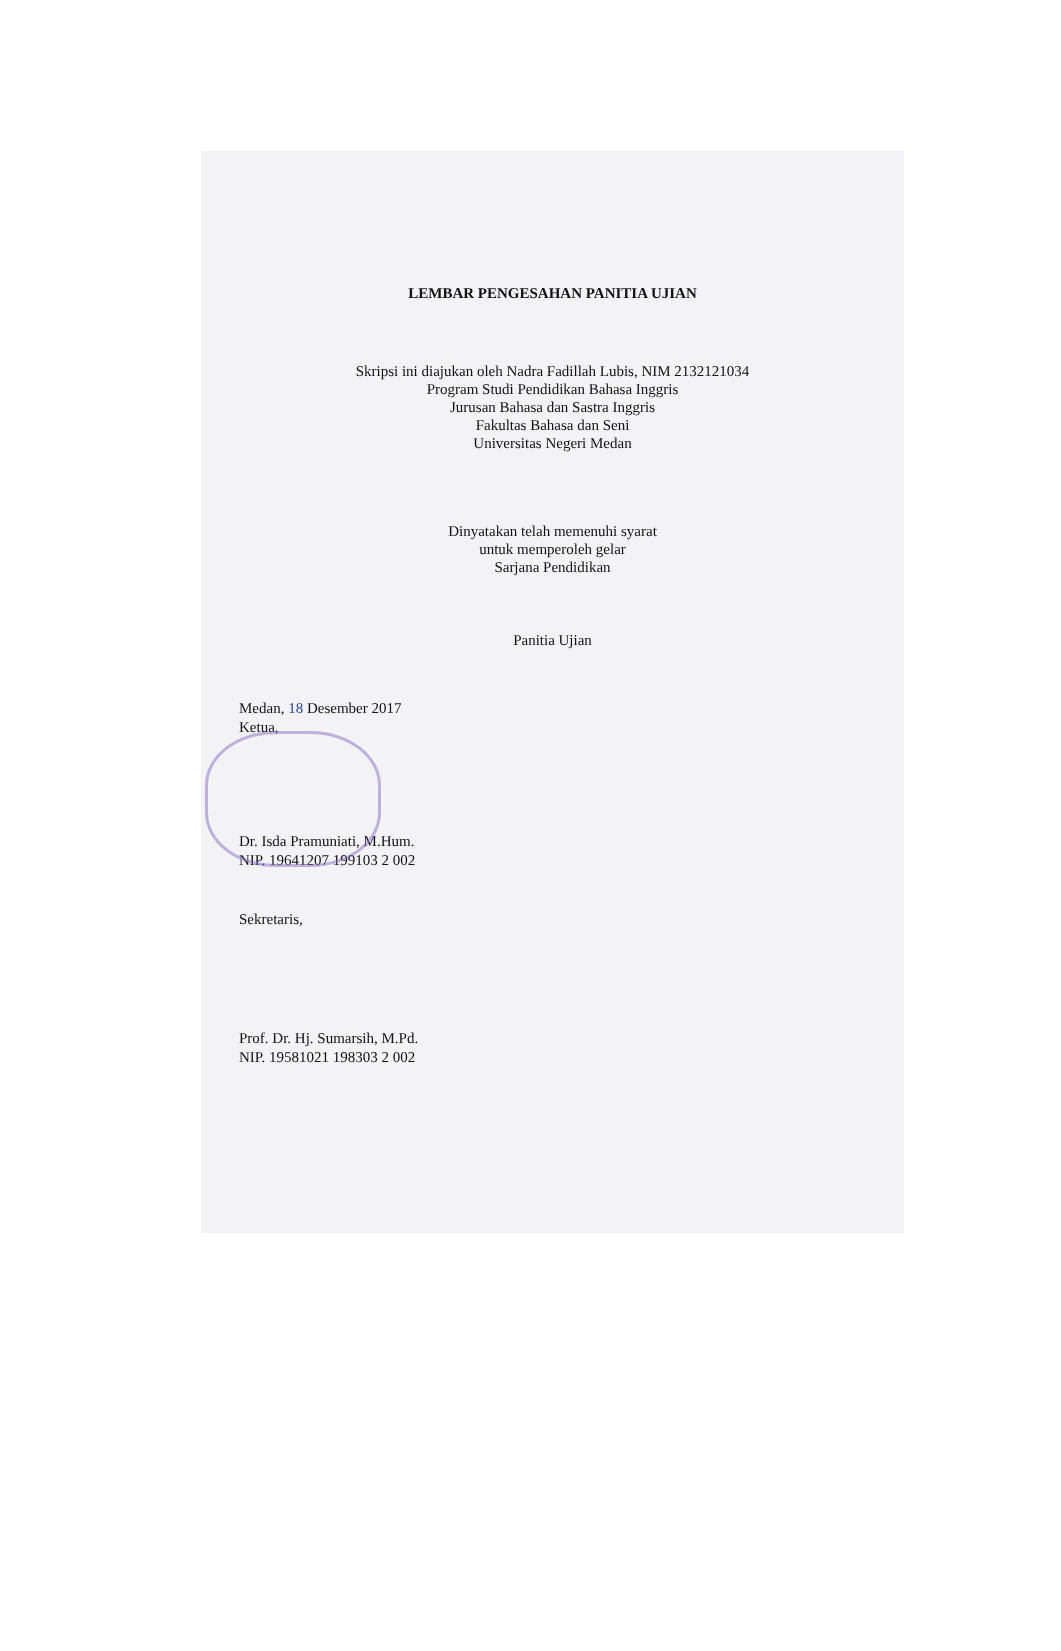LEMBAR PENGESAHAN PANITIA UJIAN
Skripsi ini diajukan oleh Nadra Fadillah Lubis, NIM 2132121034
Program Studi Pendidikan Bahasa Inggris
Jurusan Bahasa dan Sastra Inggris
Fakultas Bahasa dan Seni
Universitas Negeri Medan
Dinyatakan telah memenuhi syarat
untuk memperoleh gelar
Sarjana Pendidikan
Panitia Ujian
Medan, 18 Desember 2017
Ketua,
Dr. Isda Pramuniati, M.Hum.
NIP. 19641207 199103 2 002
Sekretaris,
Prof. Dr. Hj. Sumarsih, M.Pd.
NIP. 19581021 198303 2 002